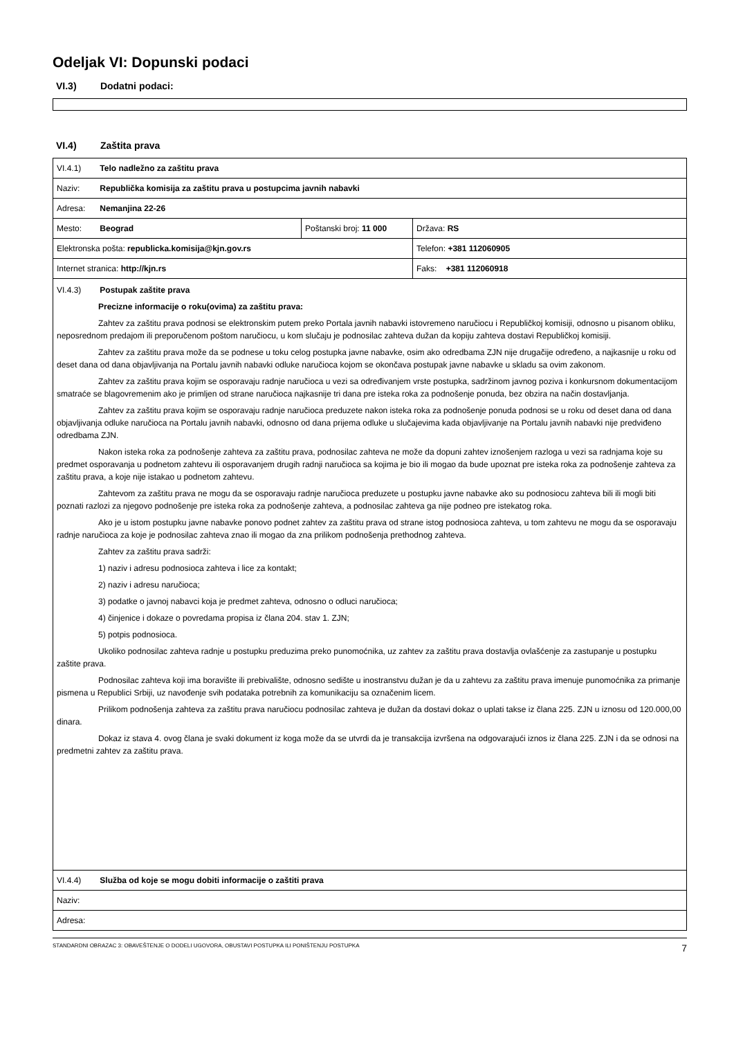Odeljak VI: Dopunski podaci
VI.3) Dodatni podaci:
VI.4) Zaštita prava
| VI.4.1) Telo nadležno za zaštitu prava | | |
| Naziv: Republička komisija za zaštitu prava u postupcima javnih nabavki | | |
| Adresa: Nemanjina 22-26 | | |
| Mesto: Beograd | Poštanski broj: 11 000 | Država: RS |
| Elektronska pošta: republicka.komisija@kjn.gov.rs | | Telefon: +381 112060905 |
| Internet stranica: http://kjn.rs | | Faks: +381 112060918 |
| VI.4.3) Postupak zaštite prava Precizne informacije o roku(ovima) za zaštitu prava: Zahtev za zaštitu prava podnosi se elektronskim putem preko Portala javnih nabavki istovremeno naručiocu i Republičkoj komisiji, odnosno u pisanom obliku, neposrednom predajom ili preporučenom poštom naručiocu, u kom slučaju je podnosilac zahteva dužan da kopiju zahteva dostavi Republičkoj komisiji. Zahtev za zaštitu prava može da se podnese u toku celog postupka javne nabavke, osim ako odredbama ZJN nije drugačije određeno, a najkasnije u roku od deset dana od dana objavljivanja na Portalu javnih nabavki odluke naručioca kojom se okončava postupak javne nabavke u skladu sa ovim zakonom. Zahtev za zaštitu prava kojim se osporavaju radnje naručioca u vezi sa određivanjem vrste postupka, sadržinom javnog poziva i konkursnom dokumentacijom smatraće se blagovremenim ako je primljen od strane naručioca najkasnije tri dana pre isteka roka za podnošenje ponuda, bez obzira na način dostavljanja. Zahtev za zaštitu prava kojim se osporavaju radnje naručioca preduzete nakon isteka roka za podnošenje ponuda podnosi se u roku od deset dana od dana objavljivanja odluke naručioca na Portalu javnih nabavki, odnosno od dana prijema odluke u slučajevima kada objavljivanje na Portalu javnih nabavki nije predviđeno odredbama ZJN. Nakon isteka roka za podnošenje zahteva za zaštitu prava, podnosilac zahteva ne može da dopuni zahtev iznošenjem razloga u vezi sa radnjama koje su predmet osporavanja u podnetom zahtevu ili osporavanjem drugih radnji naručioca sa kojima je bio ili mogao da bude upoznat pre isteka roka za podnošenje zahteva za zaštitu prava, a koje nije istakao u podnetom zahtevu. Zahtevom za zaštitu prava ne mogu da se osporavaju radnje naručioca preduzete u postupku javne nabavke ako su podnosiocu zahteva bili ili mogli biti poznati razlozi za njegovo podnošenje pre isteka roka za podnošenje zahteva, a podnosilac zahteva ga nije podneo pre istekatog roka. Ako je u istom postupku javne nabavke ponovo podnet zahtev za zaštitu prava od strane istog podnosioca zahteva, u tom zahtevu ne mogu da se osporavaju radnje naručioca za koje je podnosilac zahteva znao ili mogao da zna prilikom podnošenja prethodnog zahteva. Zahtev za zaštitu prava sadrži: 1) naziv i adresu podnosioca zahteva i lice za kontakt; 2) naziv i adresu naručioca; 3) podatke o javnoj nabavci koja je predmet zahteva, odnosno o odluci naručioca; 4) činjenice i dokaze o povredama propisa iz člana 204. stav 1. ZJN; 5) potpis podnosioca. Ukoliko podnosilac zahteva radnje u postupku preduzima preko punomoćnika, uz zahtev za zaštitu prava dostavlja ovlašćenje za zastupanje u postupku zaštite prava. Podnosilac zahteva koji ima boravište ili prebivalište, odnosno sedište u inostranstvu dužan je da u zahtevu za zaštitu prava imenuje punomoćnika za primanje pismena u Republici Srbiji, uz navođenje svih podataka potrebnih za komunikaciju sa označenim licem. Prilikom podnošenja zahteva za zaštitu prava naručiocu podnosilac zahteva je dužan da dostavi dokaz o uplati takse iz člana 225. ZJN u iznosu od 120.000,00 dinara. Dokaz iz stava 4. ovog člana je svaki dokument iz koga može da se utvrdi da je transakcija izvršena na odgovarajući iznos iz člana 225. ZJN i da se odnosi na predmetni zahtev za zaštitu prava. | | |
| VI.4.4) Služba od koje se mogu dobiti informacije o zaštiti prava | | |
| Naziv: | | |
| Adresa: | | |
STANDARDNI OBRAZAC 3: OBAVEŠTENJE O DODELI UGOVORA, OBUSTAVI POSTUPKA ILI PONIŠTENJU POSTUPKA 7